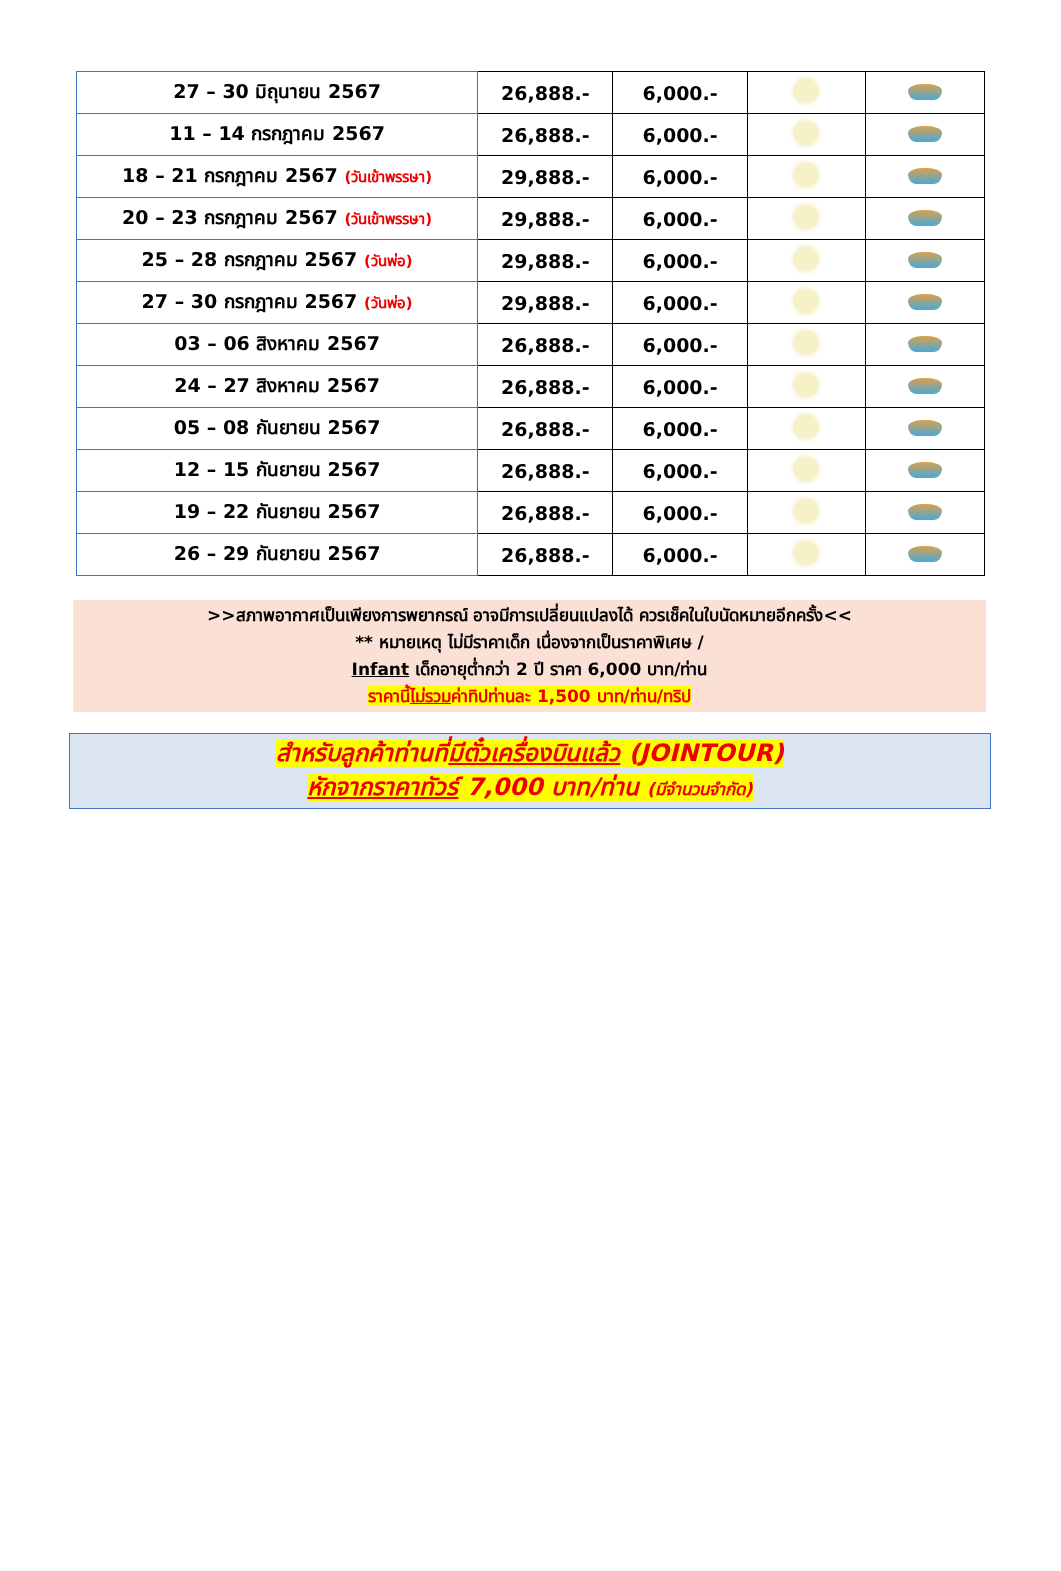| 27 – 30 มิถุนายน 2567 | 26,888.- | 6,000.- | | |
| 11 – 14 กรกฎาคม 2567 | 26,888.- | 6,000.- | | |
| 18 – 21 กรกฎาคม 2567 (วันเข้าพรรษา) | 29,888.- | 6,000.- | | |
| 20 – 23 กรกฎาคม 2567 (วันเข้าพรรษา) | 29,888.- | 6,000.- | | |
| 25 – 28 กรกฎาคม 2567 (วันพ่อ) | 29,888.- | 6,000.- | | |
| 27 – 30 กรกฎาคม 2567 (วันพ่อ) | 29,888.- | 6,000.- | | |
| 03 – 06 สิงหาคม 2567 | 26,888.- | 6,000.- | | |
| 24 – 27 สิงหาคม 2567 | 26,888.- | 6,000.- | | |
| 05 – 08 กันยายน 2567 | 26,888.- | 6,000.- | | |
| 12 – 15 กันยายน 2567 | 26,888.- | 6,000.- | | |
| 19 – 22 กันยายน 2567 | 26,888.- | 6,000.- | | |
| 26 – 29 กันยายน 2567 | 26,888.- | 6,000.- | | |
>>สภาพอากาศเป็นเพียงการพยากรณ์ อาจมีการเปลี่ยนแปลงได้ ควรเช็คในใบนัดหมายอีกครั้ง<<
** หมายเหตุ ไม่มีราคาเด็ก เนื่องจากเป็นราคาพิเศษ /
Infant เด็กอายุต่ำกว่า 2 ปี ราคา 6,000 บาท/ท่าน
ราคานี้ไม่รวมค่าทิปท่านละ 1,500 บาท/ท่าน/ทริป
สำหรับลูกค้าท่านที่มีตั๋วเครื่องบินแล้ว (JOINTOUR)
หักจากราคาทัวร์ 7,000 บาท/ท่าน (มีจำนวนจำกัด)